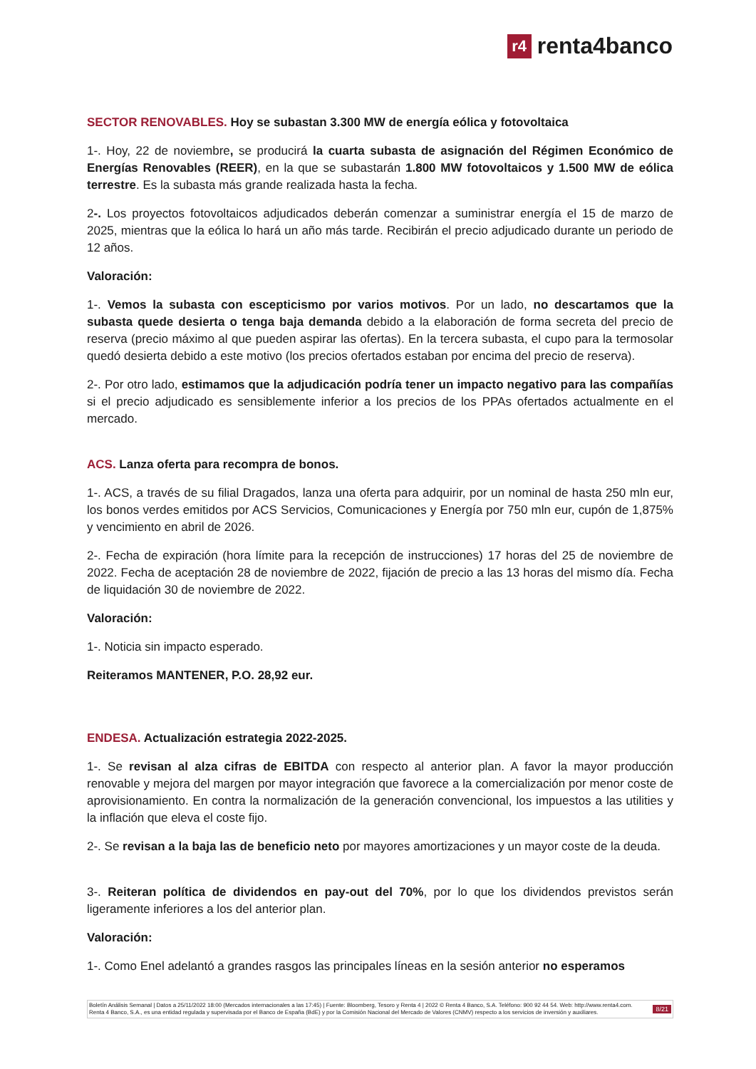r4 renta4banco
SECTOR RENOVABLES. Hoy se subastan 3.300 MW de energía eólica y fotovoltaica
1-. Hoy, 22 de noviembre, se producirá la cuarta subasta de asignación del Régimen Económico de Energías Renovables (REER), en la que se subastarán 1.800 MW fotovoltaicos y 1.500 MW de eólica terrestre. Es la subasta más grande realizada hasta la fecha.
2-. Los proyectos fotovoltaicos adjudicados deberán comenzar a suministrar energía el 15 de marzo de 2025, mientras que la eólica lo hará un año más tarde. Recibirán el precio adjudicado durante un periodo de 12 años.
Valoración:
1-. Vemos la subasta con escepticismo por varios motivos. Por un lado, no descartamos que la subasta quede desierta o tenga baja demanda debido a la elaboración de forma secreta del precio de reserva (precio máximo al que pueden aspirar las ofertas). En la tercera subasta, el cupo para la termosolar quedó desierta debido a este motivo (los precios ofertados estaban por encima del precio de reserva).
2-. Por otro lado, estimamos que la adjudicación podría tener un impacto negativo para las compañías si el precio adjudicado es sensiblemente inferior a los precios de los PPAs ofertados actualmente en el mercado.
ACS. Lanza oferta para recompra de bonos.
1-. ACS, a través de su filial Dragados, lanza una oferta para adquirir, por un nominal de hasta 250 mln eur, los bonos verdes emitidos por ACS Servicios, Comunicaciones y Energía por 750 mln eur, cupón de 1,875% y vencimiento en abril de 2026.
2-. Fecha de expiración (hora límite para la recepción de instrucciones) 17 horas del 25 de noviembre de 2022. Fecha de aceptación 28 de noviembre de 2022, fijación de precio a las 13 horas del mismo día. Fecha de liquidación 30 de noviembre de 2022.
Valoración:
1-. Noticia sin impacto esperado.
Reiteramos MANTENER, P.O. 28,92 eur.
ENDESA. Actualización estrategia 2022-2025.
1-. Se revisan al alza cifras de EBITDA con respecto al anterior plan. A favor la mayor producción renovable y mejora del margen por mayor integración que favorece a la comercialización por menor coste de aprovisionamiento. En contra la normalización de la generación convencional, los impuestos a las utilities y la inflación que eleva el coste fijo.
2-. Se revisan a la baja las de beneficio neto por mayores amortizaciones y un mayor coste de la deuda.
3-. Reiteran política de dividendos en pay-out del 70%, por lo que los dividendos previstos serán ligeramente inferiores a los del anterior plan.
Valoración:
1-. Como Enel adelantó a grandes rasgos las principales líneas en la sesión anterior no esperamos
Boletín Análisis Semanal | Datos a 25/11/2022 18:00 (Mercados internacionales a las 17:45) | Fuente: Bloomberg, Tesoro y Renta 4 | 2022 © Renta 4 Banco, S.A. Teléfono: 900 92 44 54. Web: http://www.renta4.com. Renta 4 Banco, S.A., es una entidad regulada y supervisada por el Banco de España (BdE) y por la Comisión Nacional del Mercado de Valores (CNMV) respecto a los servicios de inversión y auxiliares.
8/21